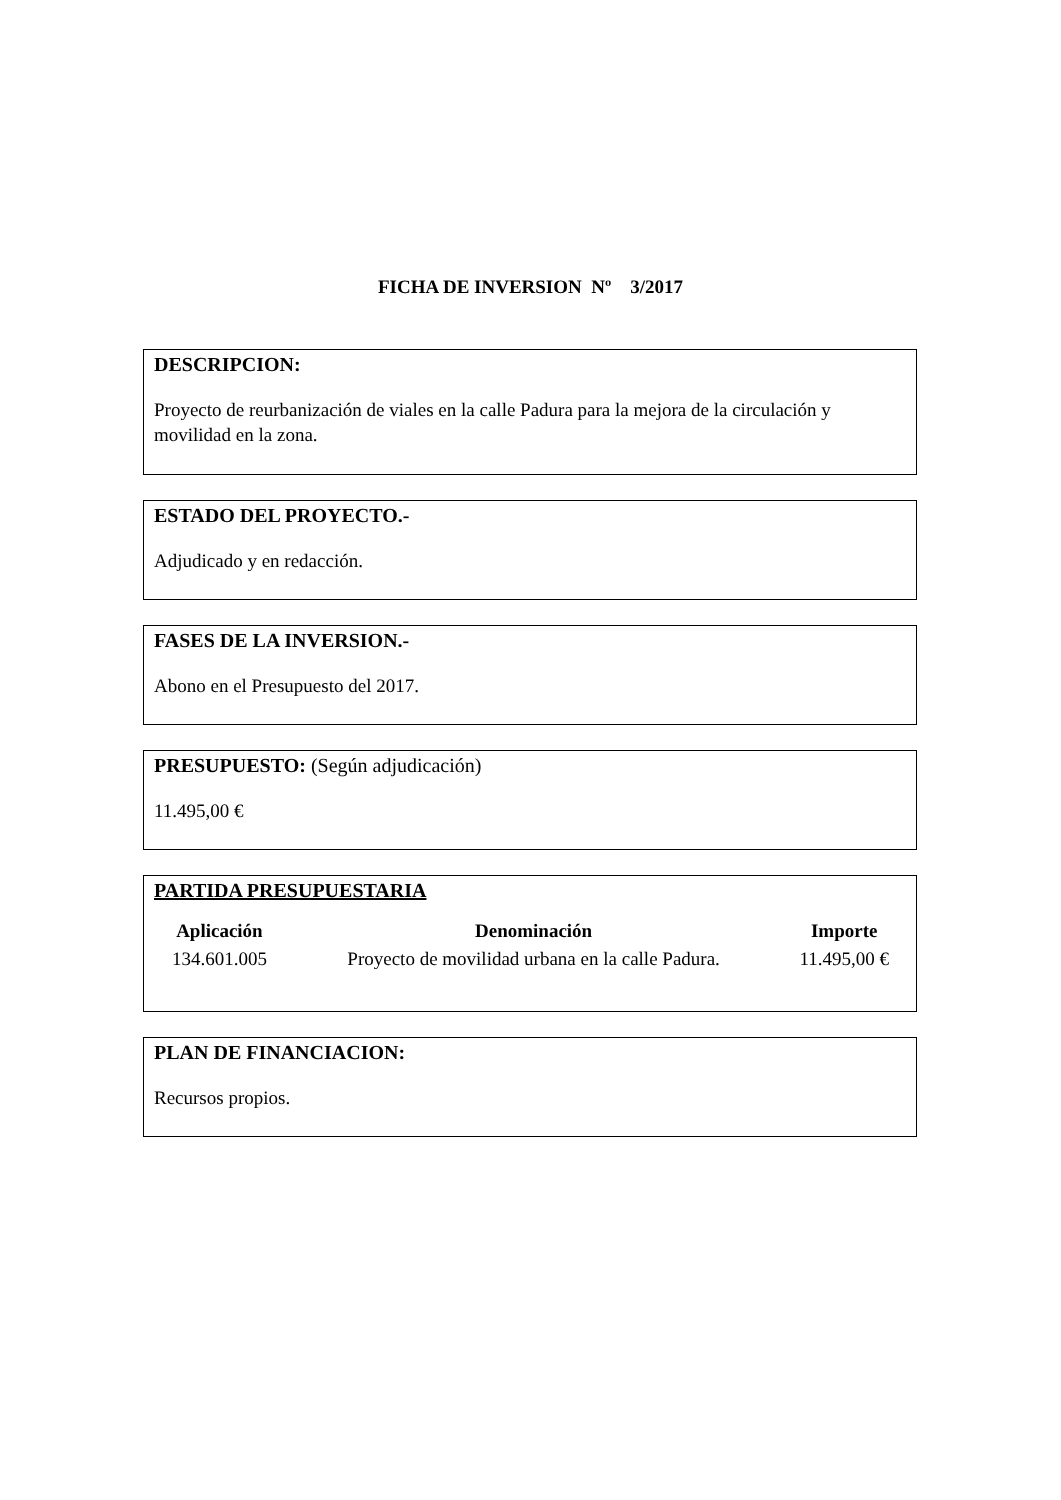FICHA DE INVERSION Nº 3/2017
DESCRIPCION:
Proyecto de reurbanización de viales en la calle Padura para la mejora de la circulación y movilidad en la zona.
ESTADO DEL PROYECTO.-
Adjudicado y en redacción.
FASES DE LA INVERSION.-
Abono en el Presupuesto del 2017.
PRESUPUESTO: (Según adjudicación)
11.495,00 €
PARTIDA PRESUPUESTARIA
| Aplicación | Denominación | Importe |
| --- | --- | --- |
| 134.601.005 | Proyecto de movilidad urbana en la calle Padura. | 11.495,00 € |
PLAN DE FINANCIACION:
Recursos propios.